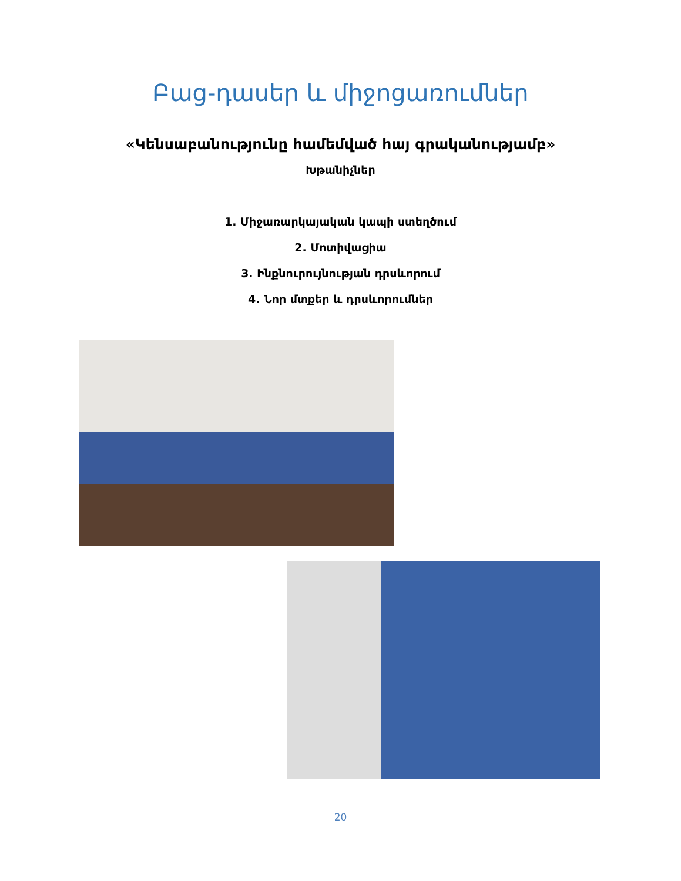Բաց-դասեր և միջոցառումներ
«Կենսաբանությունը համեմված հայ գրականությամբ»
Խթանիչներ
1. Միջառարկայական կապի ստեղծում
2. Մոտիվացիա
3. Ինքնուրույնության դրսևորում
4. Նոր մտքեր և դրսևորումներ
20